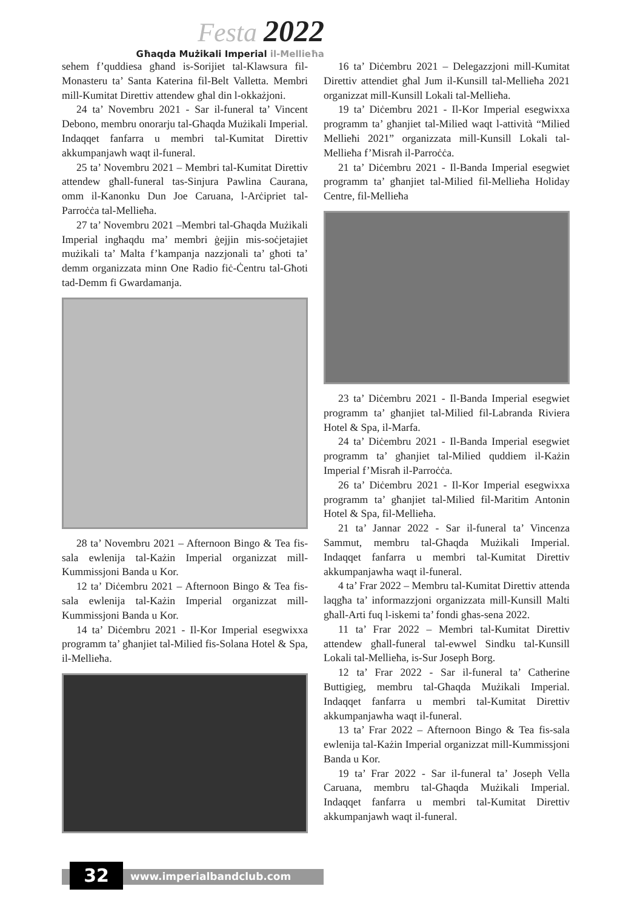Festa 2022
Għaqda Mużikali Imperial il-Mellieħa
sehem f’quddiesa għand is-Sorijiet tal-Klawsura fil-Monasteru ta’ Santa Katerina fil-Belt Valletta. Membri mill-Kumitat Direttiv attendew għal din l-okkażjoni.
24 ta’ Novembru 2021 - Sar il-funeral ta’ Vincent Debono, membru onorarju tal-Għaqda Mużikali Imperial. Indaqqet fanfarra u membri tal-Kumitat Direttiv akkumpanjawh waqt il-funeral.
25 ta’ Novembru 2021 – Membri tal-Kumitat Direttiv attendew għall-funeral tas-Sinjura Pawlina Caurana, omm il-Kanonku Dun Joe Caruana, l-Arċipriet tal-Parroċċa tal-Mellieħa.
27 ta’ Novembru 2021 –Membri tal-Għaqda Mużikali Imperial ingħaqdu ma’ membri ġejjin mis-soċjetajiet mużikali ta’ Malta f’kampanja nazzjonali ta’ għoti ta’ demm organizzata minn One Radio fiċ-Ċentru tal-Għoti tad-Demm fi Gwardamanja.
28 ta’ Novembru 2021 – Afternoon Bingo & Tea fis-sala ewlenija tal-Każin Imperial organizzat mill-Kummissjoni Banda u Kor.
12 ta’ Diċembru 2021 – Afternoon Bingo & Tea fis-sala ewlenija tal-Każin Imperial organizzat mill-Kummissjoni Banda u Kor.
14 ta’ Diċembru 2021 - Il-Kor Imperial esegwixxa programm ta’ għanjiet tal-Milied fis-Solana Hotel & Spa, il-Mellieħa.
16 ta’ Diċembru 2021 – Delegazzjoni mill-Kumitat Direttiv attendiet għal Jum il-Kunsill tal-Mellieħa 2021 organizzat mill-Kunsill Lokali tal-Mellieħa.
19 ta’ Diċembru 2021 - Il-Kor Imperial esegwixxa programm ta’ għanjiet tal-Milied waqt l-attività “Milied Mellieħi 2021” organizzata mill-Kunsill Lokali tal-Mellieħa f’Misraħ il-Parroċċa.
21 ta’ Diċembru 2021 - Il-Banda Imperial esegwiet programm ta’ għanjiet tal-Milied fil-Mellieħa Holiday Centre, fil-Mellieħa
23 ta’ Diċembru 2021 - Il-Banda Imperial esegwiet programm ta’ għanjiet tal-Milied fil-Labranda Riviera Hotel & Spa, il-Marfa.
24 ta’ Diċembru 2021 - Il-Banda Imperial esegwiet programm ta’ għanjiet tal-Milied quddiem il-Każin Imperial f’Misraħ il-Parroċċa.
26 ta’ Diċembru 2021 - Il-Kor Imperial esegwixxa programm ta’ għanjiet tal-Milied fil-Maritim Antonin Hotel & Spa, fil-Mellieħa.
21 ta’ Jannar 2022 - Sar il-funeral ta’ Vincenza Sammut, membru tal-Għaqda Mużikali Imperial. Indaqqet fanfarra u membri tal-Kumitat Direttiv akkumpanjawha waqt il-funeral.
4 ta’ Frar 2022 – Membru tal-Kumitat Direttiv attenda laqgħa ta’ informazzjoni organizzata mill-Kunsill Malti għall-Arti fuq l-iskemi ta’ fondi għas-sena 2022.
11 ta’ Frar 2022 – Membri tal-Kumitat Direttiv attendew għall-funeral tal-ewwel Sindku tal-Kunsill Lokali tal-Mellieħa, is-Sur Joseph Borg.
12 ta’ Frar 2022 - Sar il-funeral ta’ Catherine Buttigieg, membru tal-Għaqda Mużikali Imperial. Indaqqet fanfarra u membri tal-Kumitat Direttiv akkumpanjawha waqt il-funeral.
13 ta’ Frar 2022 – Afternoon Bingo & Tea fis-sala ewlenija tal-Każin Imperial organizzat mill-Kummissjoni Banda u Kor.
19 ta’ Frar 2022 - Sar il-funeral ta’ Joseph Vella Caruana, membru tal-Għaqda Mużikali Imperial. Indaqqet fanfarra u membri tal-Kumitat Direttiv akkumpanjawh waqt il-funeral.
32 www.imperialbandclub.com